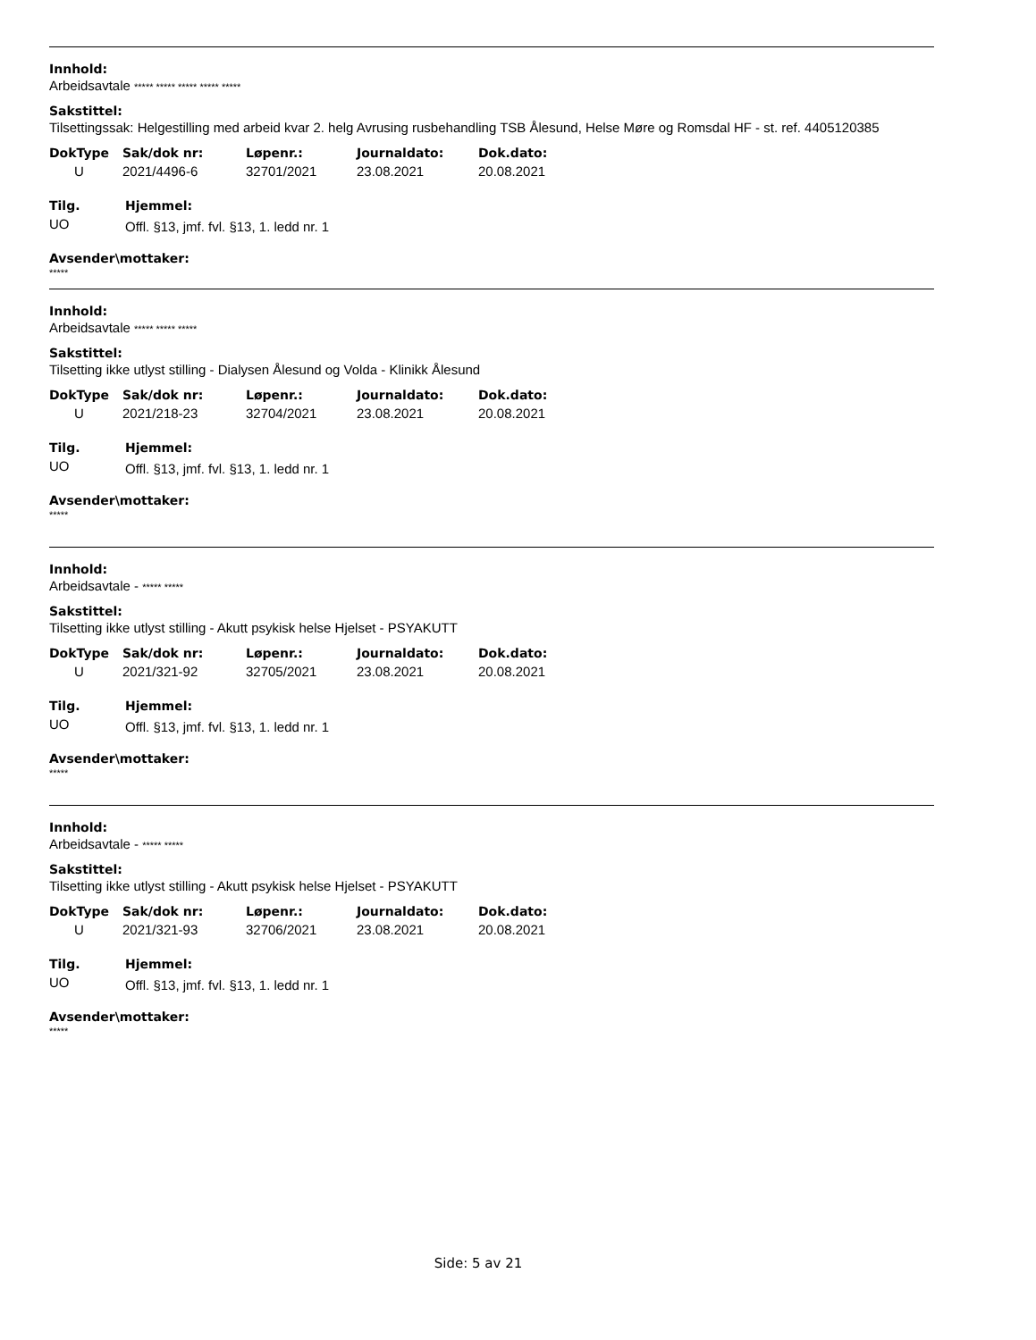Innhold:
Arbeidsavtale ***** ***** ***** ***** *****
Sakstittel:
Tilsettingssak: Helgestilling med arbeid kvar 2. helg Avrusing rusbehandling TSB Ålesund, Helse Møre og Romsdal HF - st. ref. 4405120385
| DokType | Sak/dok nr: | Løpenr.: | Journaldato: | Dok.dato: |
| --- | --- | --- | --- | --- |
| U | 2021/4496-6 | 32701/2021 | 23.08.2021 | 20.08.2021 |
| Tilg. | Hjemmel: |
| --- | --- |
| UO | Offl. §13, jmf. fvl. §13, 1. ledd nr. 1 |
Avsender\mottaker:
*****
Innhold:
Arbeidsavtale ***** ***** *****
Sakstittel:
Tilsetting ikke utlyst stilling - Dialysen Ålesund og Volda - Klinikk Ålesund
| DokType | Sak/dok nr: | Løpenr.: | Journaldato: | Dok.dato: |
| --- | --- | --- | --- | --- |
| U | 2021/218-23 | 32704/2021 | 23.08.2021 | 20.08.2021 |
| Tilg. | Hjemmel: |
| --- | --- |
| UO | Offl. §13, jmf. fvl. §13, 1. ledd nr. 1 |
Avsender\mottaker:
*****
Innhold:
Arbeidsavtale - ***** *****
Sakstittel:
Tilsetting ikke utlyst stilling - Akutt psykisk helse Hjelset - PSYAKUTT
| DokType | Sak/dok nr: | Løpenr.: | Journaldato: | Dok.dato: |
| --- | --- | --- | --- | --- |
| U | 2021/321-92 | 32705/2021 | 23.08.2021 | 20.08.2021 |
| Tilg. | Hjemmel: |
| --- | --- |
| UO | Offl. §13, jmf. fvl. §13, 1. ledd nr. 1 |
Avsender\mottaker:
*****
Innhold:
Arbeidsavtale - ***** *****
Sakstittel:
Tilsetting ikke utlyst stilling - Akutt psykisk helse Hjelset - PSYAKUTT
| DokType | Sak/dok nr: | Løpenr.: | Journaldato: | Dok.dato: |
| --- | --- | --- | --- | --- |
| U | 2021/321-93 | 32706/2021 | 23.08.2021 | 20.08.2021 |
| Tilg. | Hjemmel: |
| --- | --- |
| UO | Offl. §13, jmf. fvl. §13, 1. ledd nr. 1 |
Avsender\mottaker:
*****
Side: 5 av 21